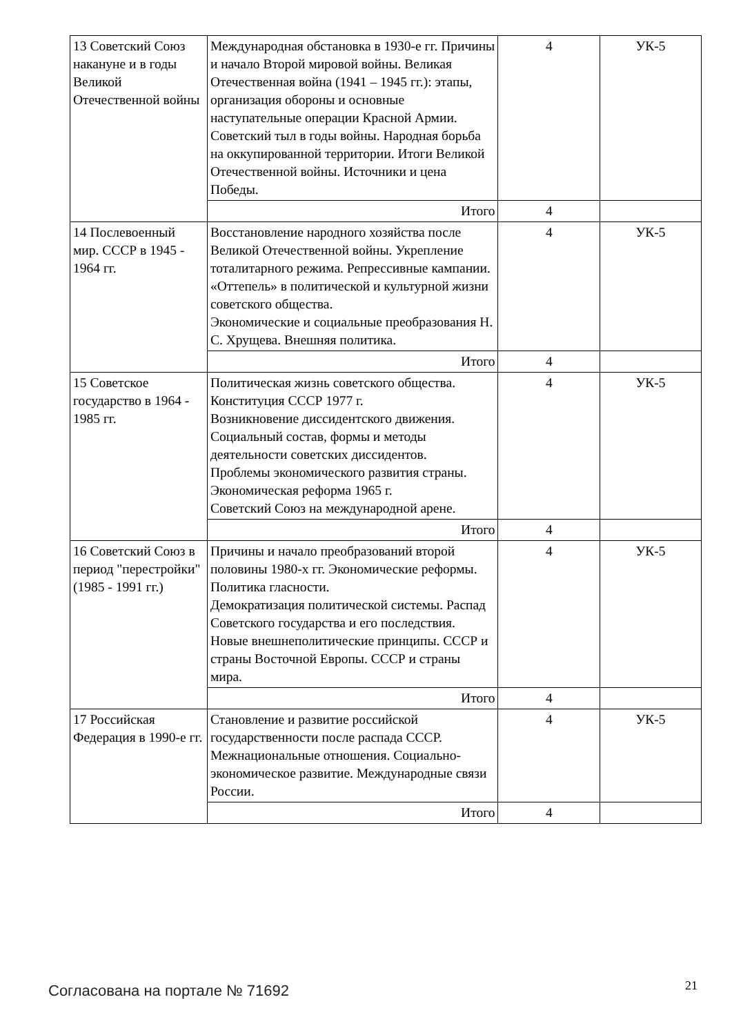| 13 Советский Союз накануне и в годы Великой Отечественной войны | Международная обстановка в 1930-е гг. Причины и начало Второй мировой войны. Великая Отечественная война (1941 – 1945 гг.): этапы, организация обороны и основные наступательные операции Красной Армии. Советский тыл в годы войны. Народная борьба на оккупированной территории. Итоги Великой Отечественной войны. Источники и цена Победы. | 4 | УК-5 |
| | Итого | 4 | |
| 14 Послевоенный мир. СССР в 1945 - 1964 гг. | Восстановление народного хозяйства после Великой Отечественной войны. Укрепление тоталитарного режима. Репрессивные кампании. «Оттепель» в политической и культурной жизни советского общества. Экономические и социальные преобразования Н. С. Хрущева. Внешняя политика. | 4 | УК-5 |
| | Итого | 4 | |
| 15 Советское государство в 1964 - 1985 гг. | Политическая жизнь советского общества. Конституция СССР 1977 г. Возникновение диссидентского движения. Социальный состав, формы и методы деятельности советских диссидентов. Проблемы экономического развития страны. Экономическая реформа 1965 г. Советский Союз на международной арене. | 4 | УК-5 |
| | Итого | 4 | |
| 16 Советский Союз в период "перестройки" (1985 - 1991 гг.) | Причины и начало преобразований второй половины 1980-х гг. Экономические реформы. Политика гласности. Демократизация политической системы. Распад Советского государства и его последствия. Новые внешнеполитические принципы. СССР и страны Восточной Европы. СССР и страны мира. | 4 | УК-5 |
| | Итого | 4 | |
| 17 Российская Федерация в 1990-е гг. | Становление и развитие российской государственности после распада СССР. Межнациональные отношения. Социально-экономическое развитие. Международные связи России. | 4 | УК-5 |
| | Итого | 4 | |
Согласована на портале № 71692 21